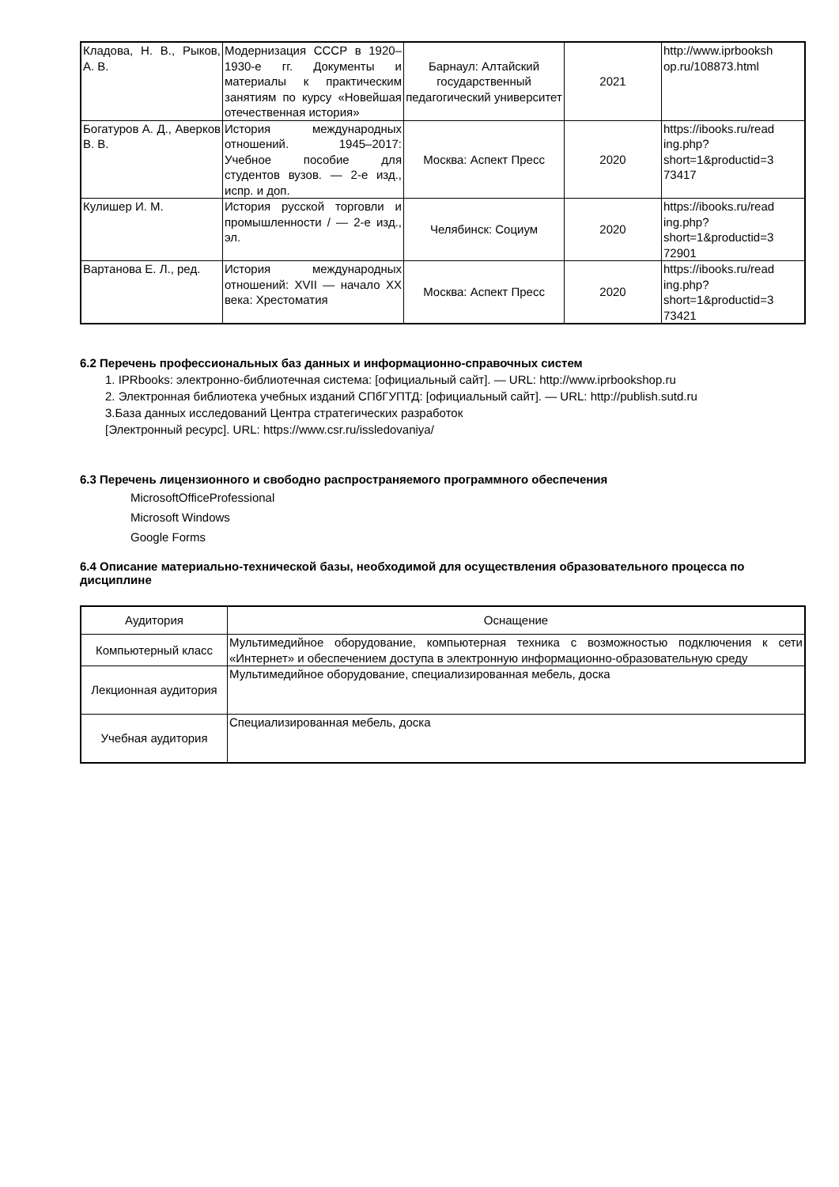| Кладова, Н. В., Рыков, А. В. | Модернизация СССР в 1920–1930-е гг. Документы и материалы к практическим занятиям по курсу «Новейшая отечественная история» | Барнаул: Алтайский государственный педагогический университет | 2021 | http://www.iprbooksh op.ru/108873.html |
| Богатуров А. Д., Аверков В. В. | История международных отношений. 1945–2017: Учебное пособие для студентов вузов. — 2-е изд., испр. и доп. | Москва: Аспект Пресс | 2020 | https://ibooks.ru/read ing.php? short=1&productid=3 73417 |
| Кулишер И. М. | История русской торговли и промышленности / — 2-е изд., эл. | Челябинск: Социум | 2020 | https://ibooks.ru/read ing.php? short=1&productid=3 72901 |
| Вартанова Е. Л., ред. | История международных отношений: XVII — начало XX века: Хрестоматия | Москва: Аспект Пресс | 2020 | https://ibooks.ru/read ing.php? short=1&productid=3 73421 |
6.2 Перечень профессиональных баз данных и информационно-справочных систем
1. IPRbooks: электронно-библиотечная система: [официальный сайт]. — URL: http://www.iprbookshop.ru
2. Электронная библиотека учебных изданий СПбГУПТД: [официальный сайт]. — URL: http://publish.sutd.ru
3.База данных исследований Центра стратегических разработок
[Электронный ресурс]. URL: https://www.csr.ru/issledovaniya/
6.3 Перечень лицензионного и свободно распространяемого программного обеспечения
MicrosoftOfficeProfessional
Microsoft Windows
Google Forms
6.4 Описание материально-технической базы, необходимой для осуществления образовательного процесса по дисциплине
| Аудитория | Оснащение |
| Компьютерный класс | Мультимедийное оборудование, компьютерная техника с возможностью подключения к сети «Интернет» и обеспечением доступа в электронную информационно-образовательную среду |
| Лекционная аудитория | Мультимедийное оборудование, специализированная мебель, доска |
| Учебная аудитория | Специализированная мебель, доска |